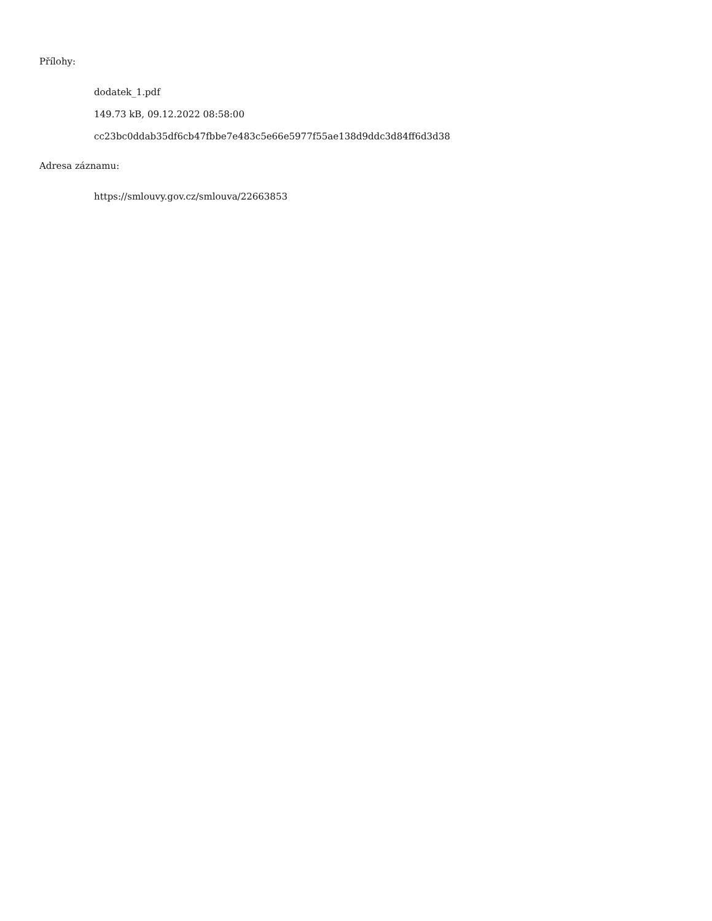Přílohy:
dodatek_1.pdf
149.73 kB, 09.12.2022 08:58:00
cc23bc0ddab35df6cb47fbbe7e483c5e66e5977f55ae138d9ddc3d84ff6d3d38
Adresa záznamu:
https://smlouvy.gov.cz/smlouva/22663853